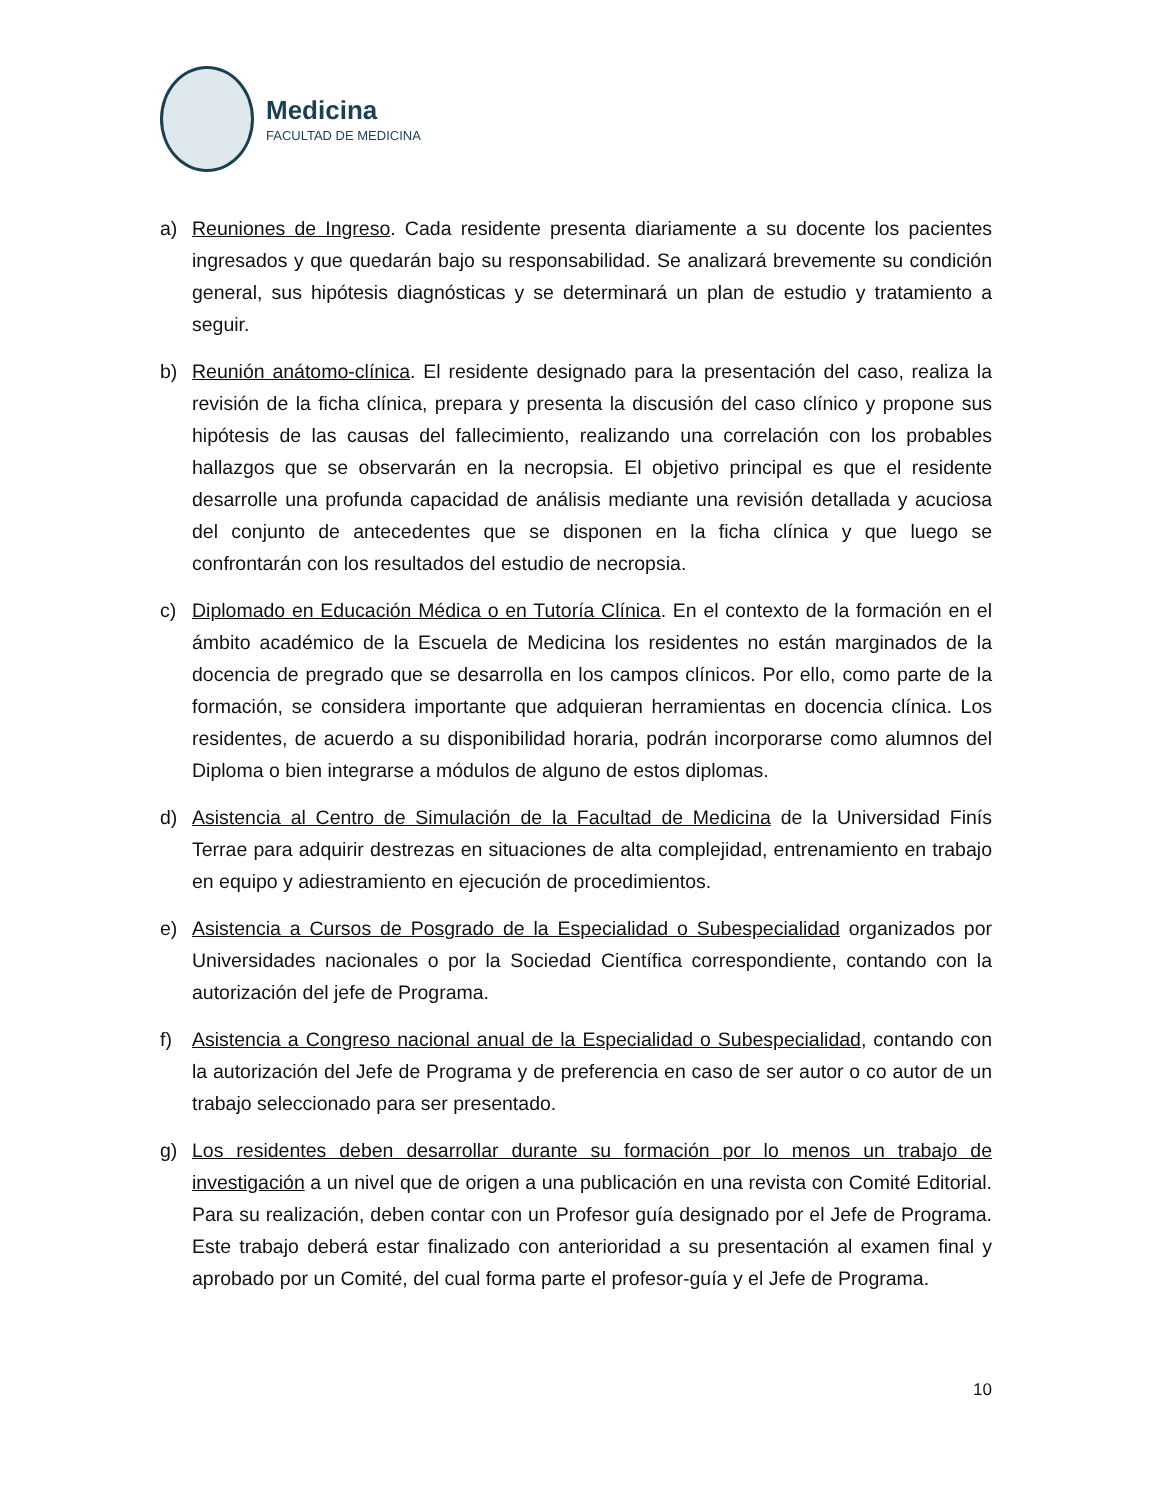Medicina
FACULTAD DE MEDICINA
a) Reuniones de Ingreso. Cada residente presenta diariamente a su docente los pacientes ingresados y que quedarán bajo su responsabilidad. Se analizará brevemente su condición general, sus hipótesis diagnósticas y se determinará un plan de estudio y tratamiento a seguir.
b) Reunión anátomo-clínica. El residente designado para la presentación del caso, realiza la revisión de la ficha clínica, prepara y presenta la discusión del caso clínico y propone sus hipótesis de las causas del fallecimiento, realizando una correlación con los probables hallazgos que se observarán en la necropsia. El objetivo principal es que el residente desarrolle una profunda capacidad de análisis mediante una revisión detallada y acuciosa del conjunto de antecedentes que se disponen en la ficha clínica y que luego se confrontarán con los resultados del estudio de necropsia.
c) Diplomado en Educación Médica o en Tutoría Clínica. En el contexto de la formación en el ámbito académico de la Escuela de Medicina los residentes no están marginados de la docencia de pregrado que se desarrolla en los campos clínicos. Por ello, como parte de la formación, se considera importante que adquieran herramientas en docencia clínica. Los residentes, de acuerdo a su disponibilidad horaria, podrán incorporarse como alumnos del Diploma o bien integrarse a módulos de alguno de estos diplomas.
d) Asistencia al Centro de Simulación de la Facultad de Medicina de la Universidad Finís Terrae para adquirir destrezas en situaciones de alta complejidad, entrenamiento en trabajo en equipo y adiestramiento en ejecución de procedimientos.
e) Asistencia a Cursos de Posgrado de la Especialidad o Subespecialidad organizados por Universidades nacionales o por la Sociedad Científica correspondiente, contando con la autorización del jefe de Programa.
f) Asistencia a Congreso nacional anual de la Especialidad o Subespecialidad, contando con la autorización del Jefe de Programa y de preferencia en caso de ser autor o co autor de un trabajo seleccionado para ser presentado.
g) Los residentes deben desarrollar durante su formación por lo menos un trabajo de investigación a un nivel que de origen a una publicación en una revista con Comité Editorial. Para su realización, deben contar con un Profesor guía designado por el Jefe de Programa. Este trabajo deberá estar finalizado con anterioridad a su presentación al examen final y aprobado por un Comité, del cual forma parte el profesor-guía y el Jefe de Programa.
10